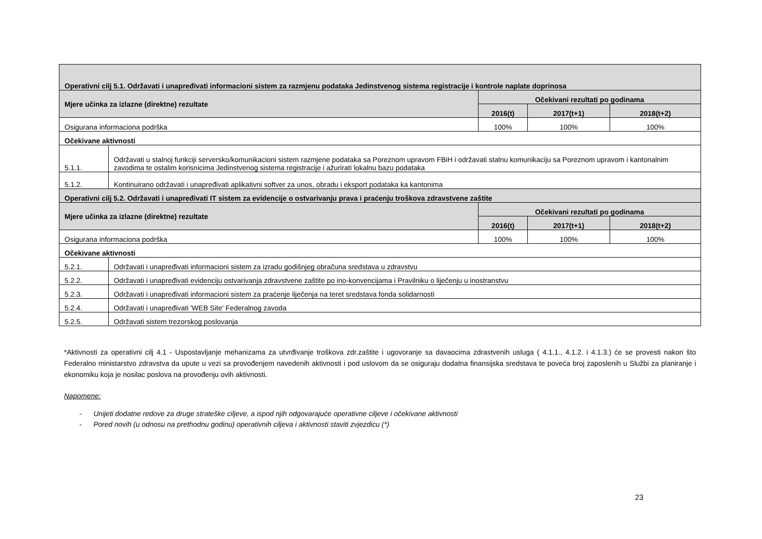| Operativni cilj 5.1. Održavati i unapređivati informacioni sistem za razmjenu podataka Jedinstvenog sistema registracije i kontrole naplate doprinosa | | | | |
| Mjere učinka za izlazne (direktne) rezultate | | Očekivani rezultati po godinama | | |
| | | 2016(t) | 2017(t+1) | 2018(t+2) |
| Osigurana informaciona podrška | | 100% | 100% | 100% |
| Očekivane aktivnosti | | | | |
| 5.1.1. | Održavati u stalnoj funkciji serversko/komunikacioni sistem razmjene podataka sa Poreznom upravom FBiH i održavati stalnu komunikaciju sa Poreznom upravom i kantonalnim zavodima te ostalim korisnicima Jedinstvenog sistema registracije i ažurirati lokalnu bazu podataka | | | |
| 5.1.2. | Kontinuirano održavati i unapređivati aplikativni softver za unos, obradu i eksport podataka ka kantonima | | | |
| Operativni cilj 5.2. Održavati i unapređivati IT sistem za evidencije o ostvarivanju prava i praćenju troškova zdravstvene zaštite | | | | |
| Mjere učinka za izlazne (direktne) rezultate | | Očekivani rezultati po godinama | | |
| | | 2016(t) | 2017(t+1) | 2018(t+2) |
| Osigurana informaciona podrška | | 100% | 100% | 100% |
| Očekivane aktivnosti | | | | |
| 5.2.1. | Održavati i unapređivati informacioni sistem za izradu godišnjeg obračuna sredstava u zdravstvu | | | |
| 5.2.2. | Održavati i unapređivati evidenciju ostvarivanja zdravstvene zaštite po ino-konvencijama i Pravilniku o liječenju u inostranstvu | | | |
| 5.2.3. | Održavati i unapređivati informacioni sistem za praćenje liječenja na teret sredstava fonda solidarnosti | | | |
| 5.2.4. | Održavati i unapređivati 'WEB Site' Federalnog zavoda | | | |
| 5.2.5. | Održavati sistem trezorskog poslovanja | | | |
*Aktivnosti za operativni cilj 4.1 - Uspostavljanje mehanizama za utvrđivanje troškova zdr.zaštite i ugovoranje sa davaocima zdrastvenih usluga ( 4.1.1., 4.1.2. i 4.1.3.) će se provesti nakon što Federalno ministarstvo zdravstva da upute u vezi sa provođenjem navedenih aktivnosti i pod uslovom da se osiguraju dodatna finansijska sredstava te poveća broj zaposlenih u Službi za planiranje i ekonomiku koja je nosilac poslova na provođenju ovih aktivnosti.
Napomene:
- Unijeti dodatne redove za druge strateške ciljeve, a ispod njih odgovarajuće operativne ciljeve i očekivane aktivnosti
- Pored novih (u odnosu na prethodnu godinu) operativnih ciljeva i aktivnosti staviti zvjezdicu (*)
23